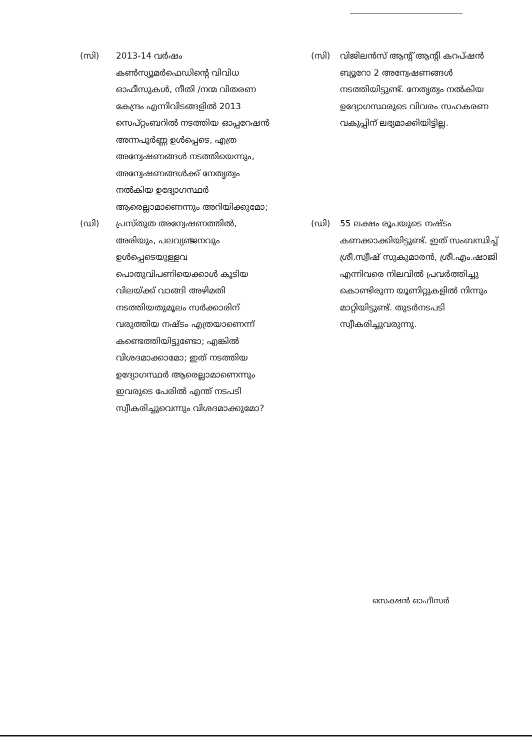| (സി) | 2013-14 വർഷം കൺസ്യൂമർഫെഡിന്റെ വിവിധ ഓഫീസുകൾ, നീതി /നന്മ വിതരണ കേന്ദ്രം എന്നിവിടങ്ങളിൽ 2013 സെപ്റ്റംബറിൽ നടത്തിയ ഓപ്പറേഷൻ അന്നപൂർണ്ണ ഉൾപ്പെടെ, എത്ര അന്വേഷണങ്ങൾ നടത്തിയെന്നും, അന്വേഷണങ്ങൾക്ക് നേതൃത്വം നൽകിയ ഉദ്യോഗസ്ഥർ ആരെല്ലാമാണെന്നും അറിയിക്കുമോ; | (സി) | വിജിലൻസ് ആന്റ് ആന്റി കറപ്ഷൻ ബ്യൂറോ 2 അന്വേഷണങ്ങൾ നടത്തിയിട്ടുണ്ട്. നേതൃത്വം നൽകിയ ഉദ്യോഗസ്ഥരുടെ വിവരം സഹകരണ വകുപ്പിന് ലഭ്യമാക്കിയിട്ടില്ല. |
| (ഡി) | പ്രസ്തുത അന്വേഷണത്തിൽ, അരിയും, പലവ്യഞ്ജനവും ഉൾപ്പെടെയുള്ളവ പൊതുവിപണിയെക്കാൾ കൂടിയ വിലയ്ക്ക് വാങ്ങി അഴിമതി നടത്തിയതുമൂലം സർക്കാരിന് വരുത്തിയ നഷ്ടം എത്രയാണെന്ന് കണ്ടെത്തിയിട്ടുണ്ടോ; എങ്കിൽ വിശദമാക്കാമോ; ഇത് നടത്തിയ ഉദ്യോഗസ്ഥർ ആരെല്ലാമാണെന്നും ഇവരുടെ പേരിൽ എന്ത് നടപടി സ്വീകരിച്ചുവെന്നും വിശദമാക്കുമോ? | (ഡി) | 55 ലക്ഷം രൂപയുടെ നഷ്ടം കണക്കാക്കിയിട്ടുണ്ട്. ഇത് സംബന്ധിച്ച് ശ്രീ.സ്വീഷ് സുകുമാരൻ, ശ്രീ.എം.ഷാജി എന്നിവരെ നിലവിൽ പ്രവർത്തിച്ചു കൊണ്ടിരുന്ന യൂണിറ്റുകളിൽ നിന്നും മാറ്റിയിട്ടുണ്ട്. തുടർനടപടി സ്വീകരിച്ചുവരുന്നു. |
സെക്ഷൻ ഓഫീസർ